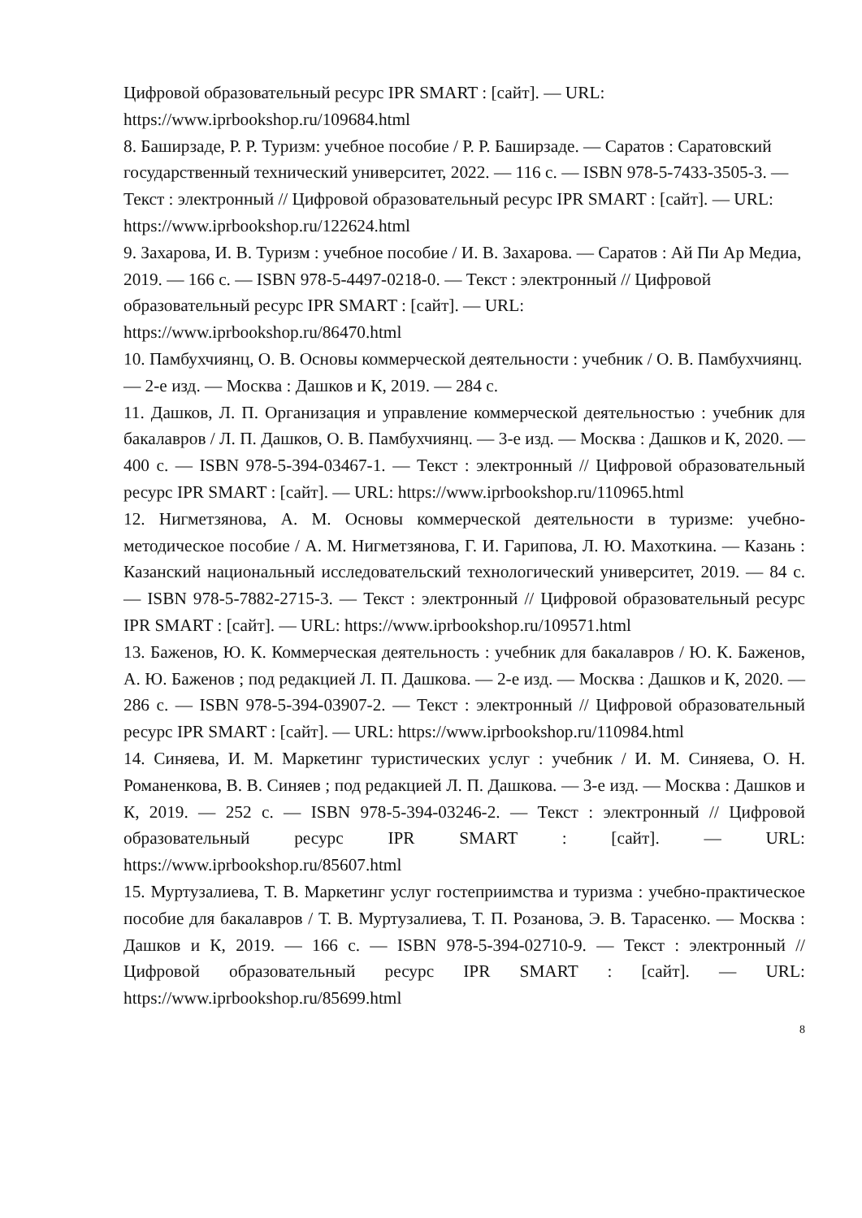Цифровой образовательный ресурс IPR SMART : [сайт]. — URL: https://www.iprbookshop.ru/109684.html
8. Баширзаде, Р. Р. Туризм: учебное пособие / Р. Р. Баширзаде. — Саратов : Саратовский государственный технический университет, 2022. — 116 с. — ISBN 978-5-7433-3505-3. — Текст : электронный // Цифровой образовательный ресурс IPR SMART : [сайт]. — URL: https://www.iprbookshop.ru/122624.html
9. Захарова, И. В. Туризм : учебное пособие / И. В. Захарова. — Саратов : Ай Пи Ар Медиа, 2019. — 166 c. — ISBN 978-5-4497-0218-0. — Текст : электронный // Цифровой образовательный ресурс IPR SMART : [сайт]. — URL: https://www.iprbookshop.ru/86470.html
10. Памбухчиянц, О. В. Основы коммерческой деятельности : учебник / О. В. Памбухчиянц. — 2-е изд. — Москва : Дашков и К, 2019. — 284 c.
11. Дашков, Л. П. Организация и управление коммерческой деятельностью : учебник для бакалавров / Л. П. Дашков, О. В. Памбухчиянц. — 3-е изд. — Москва : Дашков и К, 2020. — 400 c. — ISBN 978-5-394-03467-1. — Текст : электронный // Цифровой образовательный ресурс IPR SMART : [сайт]. — URL: https://www.iprbookshop.ru/110965.html
12. Нигметзянова, А. М. Основы коммерческой деятельности в туризме: учебно-методическое пособие / А. М. Нигметзянова, Г. И. Гарипова, Л. Ю. Махоткина. — Казань : Казанский национальный исследовательский технологический университет, 2019. — 84 c. — ISBN 978-5-7882-2715-3. — Текст : электронный // Цифровой образовательный ресурс IPR SMART : [сайт]. — URL: https://www.iprbookshop.ru/109571.html
13. Баженов, Ю. К. Коммерческая деятельность : учебник для бакалавров / Ю. К. Баженов, А. Ю. Баженов ; под редакцией Л. П. Дашкова. — 2-е изд. — Москва : Дашков и К, 2020. — 286 c. — ISBN 978-5-394-03907-2. — Текст : электронный // Цифровой образовательный ресурс IPR SMART : [сайт]. — URL: https://www.iprbookshop.ru/110984.html
14. Синяева, И. М. Маркетинг туристических услуг : учебник / И. М. Синяева, О. Н. Романенкова, В. В. Синяев ; под редакцией Л. П. Дашкова. — 3-е изд. — Москва : Дашков и К, 2019. — 252 c. — ISBN 978-5-394-03246-2. — Текст : электронный // Цифровой образовательный ресурс IPR SMART : [сайт]. — URL: https://www.iprbookshop.ru/85607.html
15. Муртузалиева, Т. В. Маркетинг услуг гостеприимства и туризма : учебно-практическое пособие для бакалавров / Т. В. Муртузалиева, Т. П. Розанова, Э. В. Тарасенко. — Москва : Дашков и К, 2019. — 166 c. — ISBN 978-5-394-02710-9. — Текст : электронный // Цифровой образовательный ресурс IPR SMART : [сайт]. — URL: https://www.iprbookshop.ru/85699.html
8